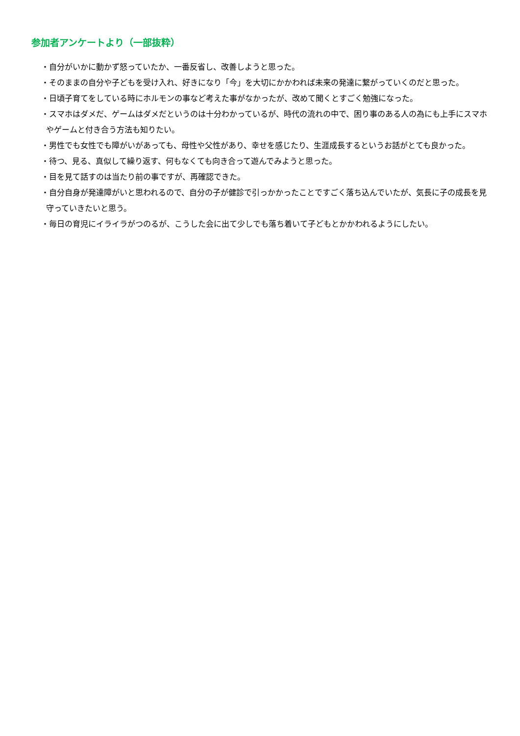参加者アンケートより（一部抜粋）
・自分がいかに動かず怒っていたか、一番反省し、改善しようと思った。
・そのままの自分や子どもを受け入れ、好きになり「今」を大切にかかわれば未来の発達に繋がっていくのだと思った。
・日頃子育てをしている時にホルモンの事など考えた事がなかったが、改めて聞くとすごく勉強になった。
・スマホはダメだ、ゲームはダメだというのは十分わかっているが、時代の流れの中で、困り事のある人の為にも上手にスマホやゲームと付き合う方法も知りたい。
・男性でも女性でも障がいがあっても、母性や父性があり、幸せを感じたり、生涯成長するというお話がとても良かった。
・待つ、見る、真似して繰り返す、何もなくても向き合って遊んでみようと思った。
・目を見て話すのは当たり前の事ですが、再確認できた。
・自分自身が発達障がいと思われるので、自分の子が健診で引っかかったことですごく落ち込んでいたが、気長に子の成長を見守っていきたいと思う。
・毎日の育児にイライラがつのるが、こうした会に出て少しでも落ち着いて子どもとかかわれるようにしたい。